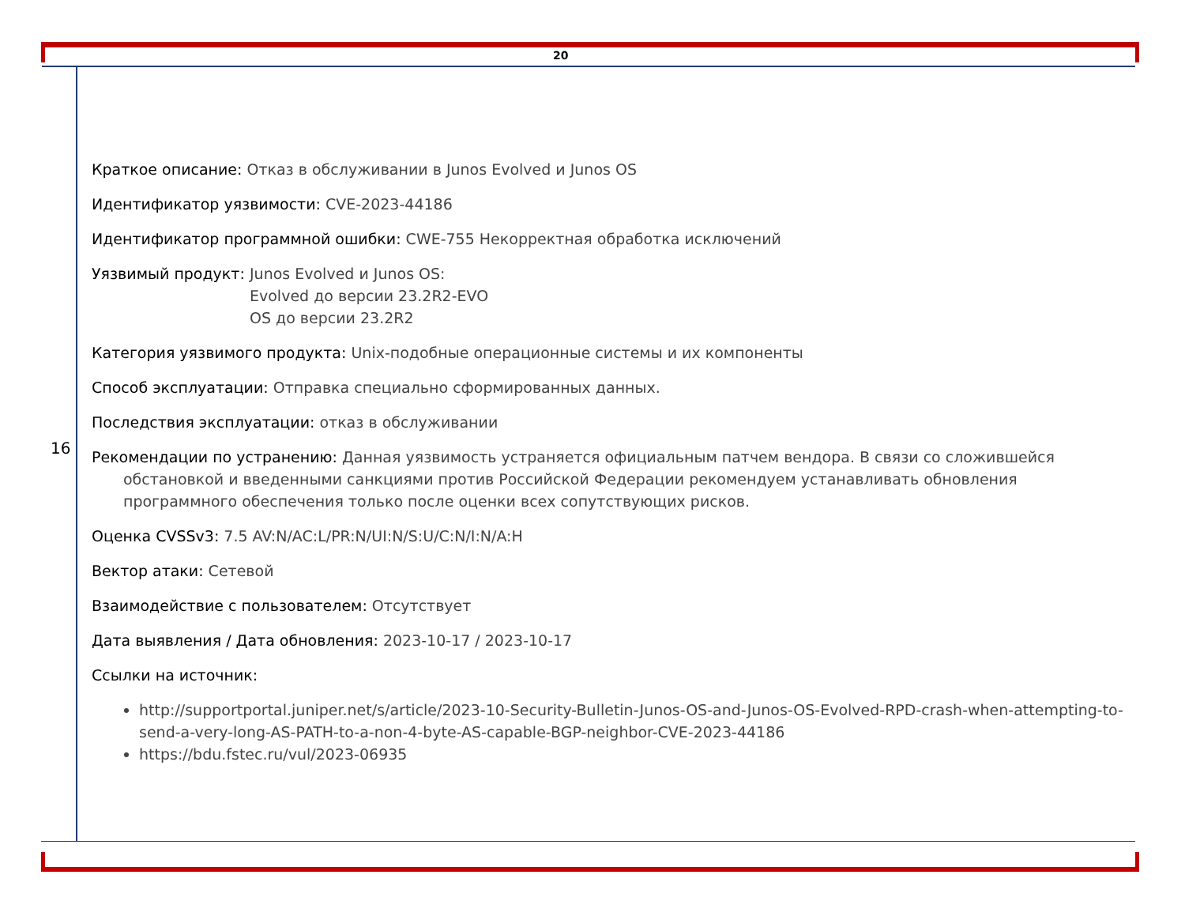20
16
Краткое описание: Отказ в обслуживании в Junos Evolved и Junos OS
Идентификатор уязвимости: CVE-2023-44186
Идентификатор программной ошибки: CWE-755 Некорректная обработка исключений
Уязвимый продукт: Junos Evolved и Junos OS:
Evolved до версии 23.2R2-EVO
OS до версии 23.2R2
Категория уязвимого продукта: Unix-подобные операционные системы и их компоненты
Способ эксплуатации: Отправка специально сформированных данных.
Последствия эксплуатации: отказ в обслуживании
Рекомендации по устранению: Данная уязвимость устраняется официальным патчем вендора. В связи со сложившейся обстановкой и введенными санкциями против Российской Федерации рекомендуем устанавливать обновления программного обеспечения только после оценки всех сопутствующих рисков.
Оценка CVSSv3: 7.5 AV:N/AC:L/PR:N/UI:N/S:U/C:N/I:N/A:H
Вектор атаки: Сетевой
Взаимодействие с пользователем: Отсутствует
Дата выявления / Дата обновления: 2023-10-17 / 2023-10-17
Ссылки на источник:
http://supportportal.juniper.net/s/article/2023-10-Security-Bulletin-Junos-OS-and-Junos-OS-Evolved-RPD-crash-when-attempting-to-send-a-very-long-AS-PATH-to-a-non-4-byte-AS-capable-BGP-neighbor-CVE-2023-44186
https://bdu.fstec.ru/vul/2023-06935